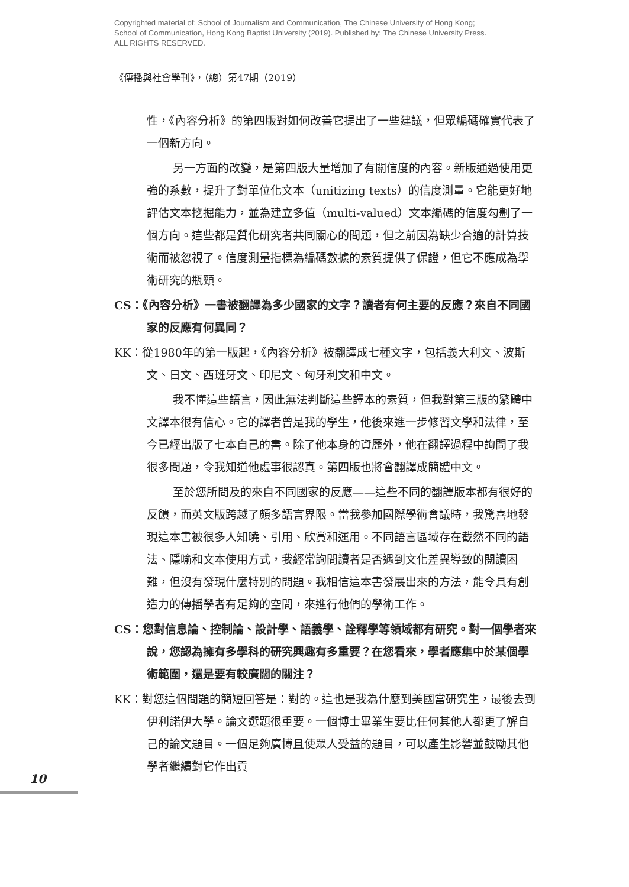Copyrighted material of: School of Journalism and Communication, The Chinese University of Hong Kong;
School of Communication, Hong Kong Baptist University (2019). Published by: The Chinese University Press.
ALL RIGHTS RESERVED.
《傳播與社會學刊》，（總）第47期（2019）
性，《內容分析》的第四版對如何改善它提出了一些建議，但眾編碼確實代表了一個新方向。
另一方面的改變，是第四版大量增加了有關信度的內容。新版通過使用更強的系數，提升了對單位化文本（unitizing texts）的信度測量。它能更好地評估文本挖掘能力，並為建立多值（multi-valued）文本編碼的信度勾劃了一個方向。這些都是質化研究者共同關心的問題，但之前因為缺少合適的計算技術而被忽視了。信度測量指標為編碼數據的素質提供了保證，但它不應成為學術研究的瓶頸。
CS：《內容分析》一書被翻譯為多少國家的文字？讀者有何主要的反應？來自不同國家的反應有何異同？
KK：從1980年的第一版起，《內容分析》被翻譯成七種文字，包括義大利文、波斯文、日文、西班牙文、印尼文、匈牙利文和中文。
我不懂這些語言，因此無法判斷這些譯本的素質，但我對第三版的繁體中文譯本很有信心。它的譯者曾是我的學生，他後來進一步修習文學和法律，至今已經出版了七本自己的書。除了他本身的資歷外，他在翻譯過程中詢問了我很多問題，令我知道他處事很認真。第四版也將會翻譯成簡體中文。
至於您所問及的來自不同國家的反應——這些不同的翻譯版本都有很好的反饋，而英文版跨越了頗多語言界限。當我參加國際學術會議時，我驚喜地發現這本書被很多人知曉、引用、欣賞和運用。不同語言區域存在截然不同的語法、隱喻和文本使用方式，我經常詢問讀者是否遇到文化差異導致的閱讀困難，但沒有發現什麼特別的問題。我相信這本書發展出來的方法，能令具有創造力的傳播學者有足夠的空間，來進行他們的學術工作。
CS：您對信息論、控制論、設計學、語義學、詮釋學等領域都有研究。對一個學者來說，您認為擁有多學科的研究興趣有多重要？在您看來，學者應集中於某個學術範圍，還是要有較廣闊的關注？
KK：對您這個問題的簡短回答是：對的。這也是我為什麼到美國當研究生，最後去到伊利諾伊大學。論文選題很重要。一個博士畢業生要比任何其他人都更了解自己的論文題目。一個足夠廣博且使眾人受益的題目，可以產生影響並鼓勵其他學者繼續對它作出貢
10